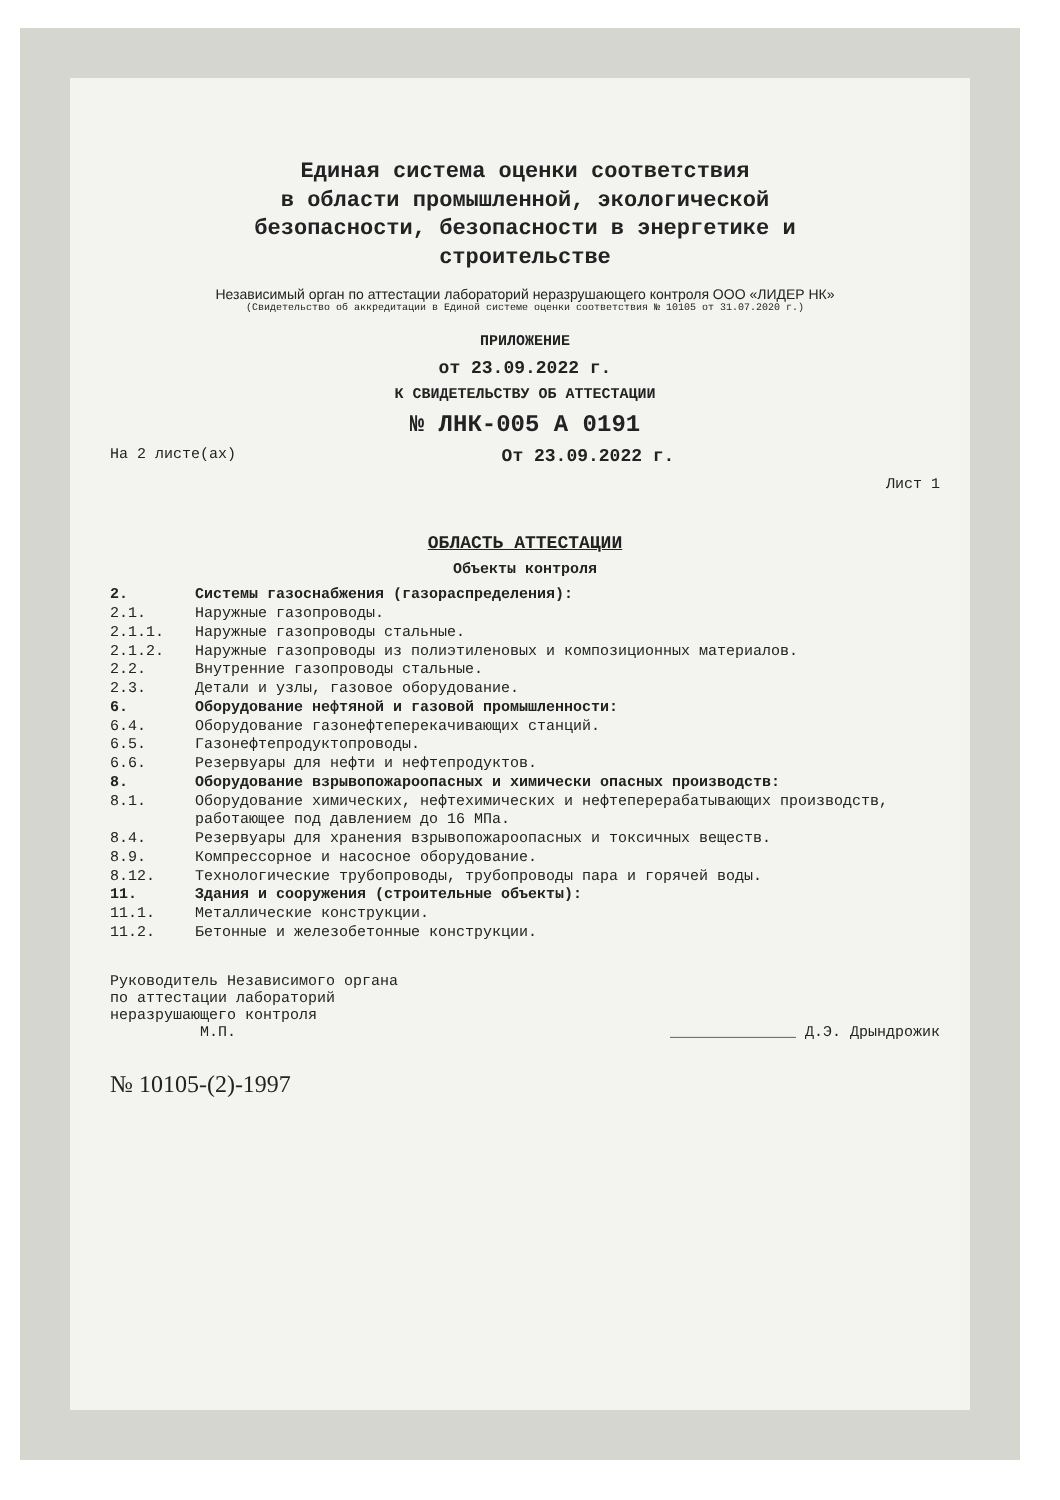Единая система оценки соответствия
в области промышленной, экологической
безопасности, безопасности в энергетике и
строительстве
Независимый орган по аттестации лабораторий неразрушающего контроля ООО «ЛИДЕР НК»
(Свидетельство об аккредитации в Единой системе оценки соответствия № 10105 от 31.07.2020 г.)
ПРИЛОЖЕНИЕ
от 23.09.2022 г.
К СВИДЕТЕЛЬСТВУ ОБ АТТЕСТАЦИИ
№ ЛНК-005 А 0191
На 2 листе(ах) От 23.09.2022 г.
Лист 1
ОБЛАСТЬ АТТЕСТАЦИИ
Объекты контроля
2. Системы газоснабжения (газораспределения):
2.1. Наружные газопроводы.
2.1.1. Наружные газопроводы стальные.
2.1.2. Наружные газопроводы из полиэтиленовых и композиционных материалов.
2.2. Внутренние газопроводы стальные.
2.3. Детали и узлы, газовое оборудование.
6. Оборудование нефтяной и газовой промышленности:
6.4. Оборудование газонефтеперекачивающих станций.
6.5. Газонефтепродуктопроводы.
6.6. Резервуары для нефти и нефтепродуктов.
8. Оборудование взрывопожароопасных и химически опасных производств:
8.1. Оборудование химических, нефтехимических и нефтеперерабатывающих производств, работающее под давлением до 16 МПа.
8.4. Резервуары для хранения взрывопожароопасных и токсичных веществ.
8.9. Компрессорное и насосное оборудование.
8.12. Технологические трубопроводы, трубопроводы пара и горячей воды.
11. Здания и сооружения (строительные объекты):
11.1. Металлические конструкции.
11.2. Бетонные и железобетонные конструкции.
Руководитель Независимого органа
по аттестации лабораторий
неразрушающего контроля
М.П.
______________ Д.Э. Дрындрожик
№ 10105-(2)-1997